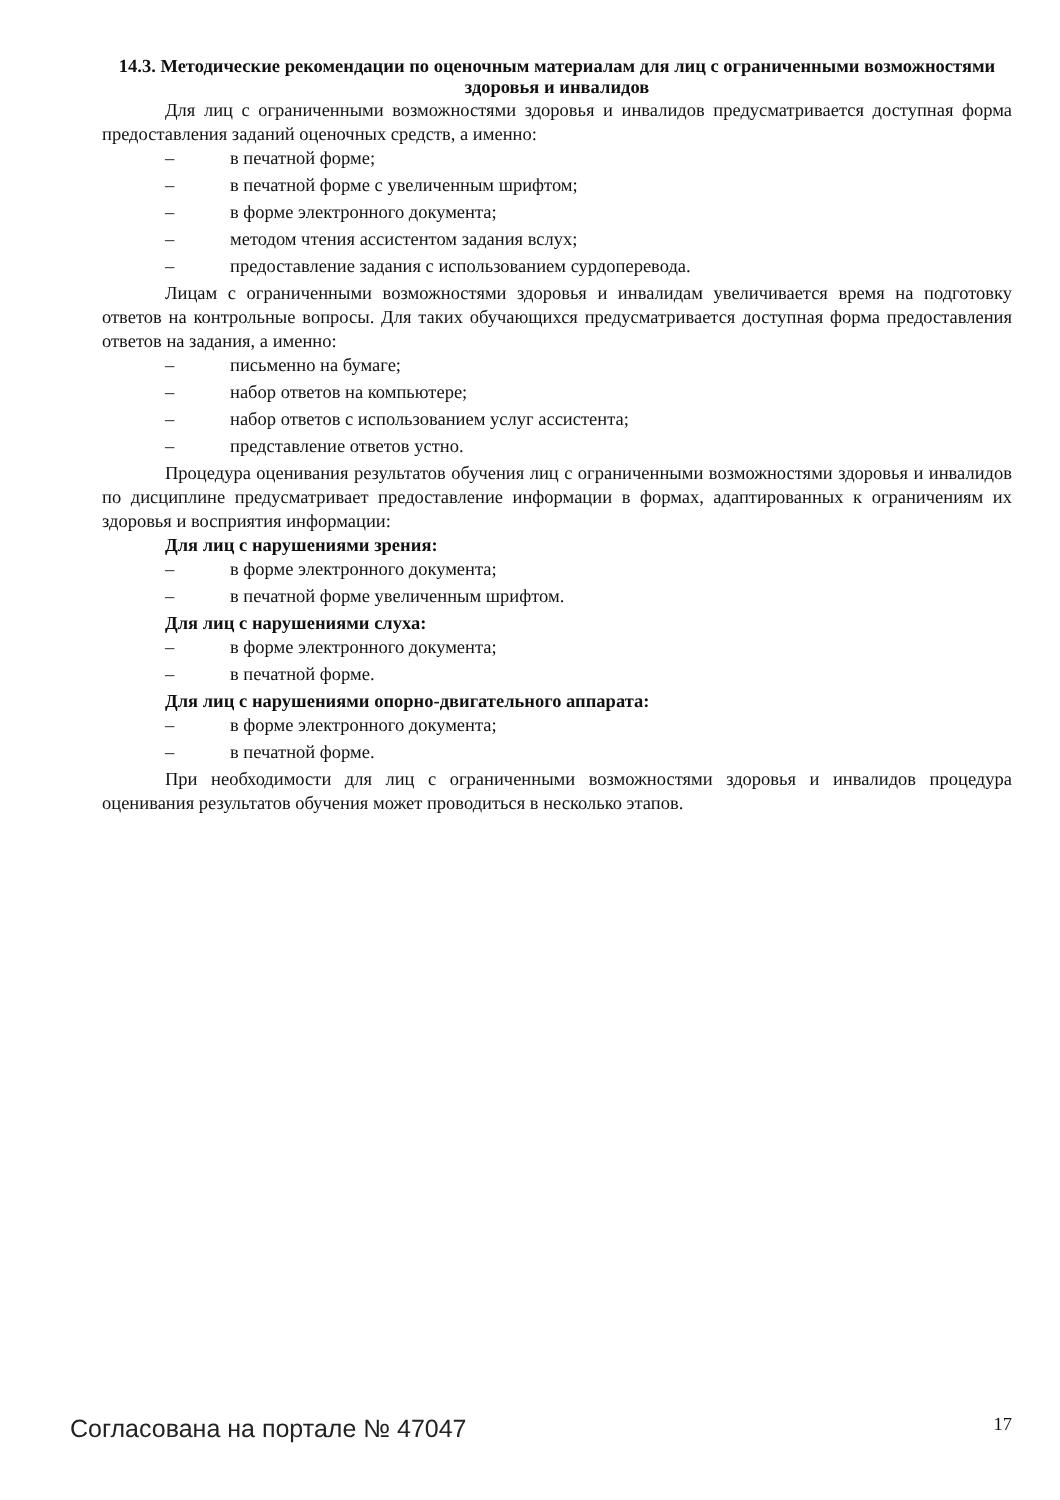14.3. Методические рекомендации по оценочным материалам для лиц с ограниченными возможностями здоровья и инвалидов
Для лиц с ограниченными возможностями здоровья и инвалидов предусматривается доступная форма предоставления заданий оценочных средств, а именно:
– в печатной форме;
– в печатной форме с увеличенным шрифтом;
– в форме электронного документа;
– методом чтения ассистентом задания вслух;
– предоставление задания с использованием сурдоперевода.
Лицам с ограниченными возможностями здоровья и инвалидам увеличивается время на подготовку ответов на контрольные вопросы. Для таких обучающихся предусматривается доступная форма предоставления ответов на задания, а именно:
– письменно на бумаге;
– набор ответов на компьютере;
– набор ответов с использованием услуг ассистента;
– представление ответов устно.
Процедура оценивания результатов обучения лиц с ограниченными возможностями здоровья и инвалидов по дисциплине предусматривает предоставление информации в формах, адаптированных к ограничениям их здоровья и восприятия информации:
Для лиц с нарушениями зрения:
– в форме электронного документа;
– в печатной форме увеличенным шрифтом.
Для лиц с нарушениями слуха:
– в форме электронного документа;
– в печатной форме.
Для лиц с нарушениями опорно-двигательного аппарата:
– в форме электронного документа;
– в печатной форме.
При необходимости для лиц с ограниченными возможностями здоровья и инвалидов процедура оценивания результатов обучения может проводиться в несколько этапов.
Согласована на портале № 47047 17